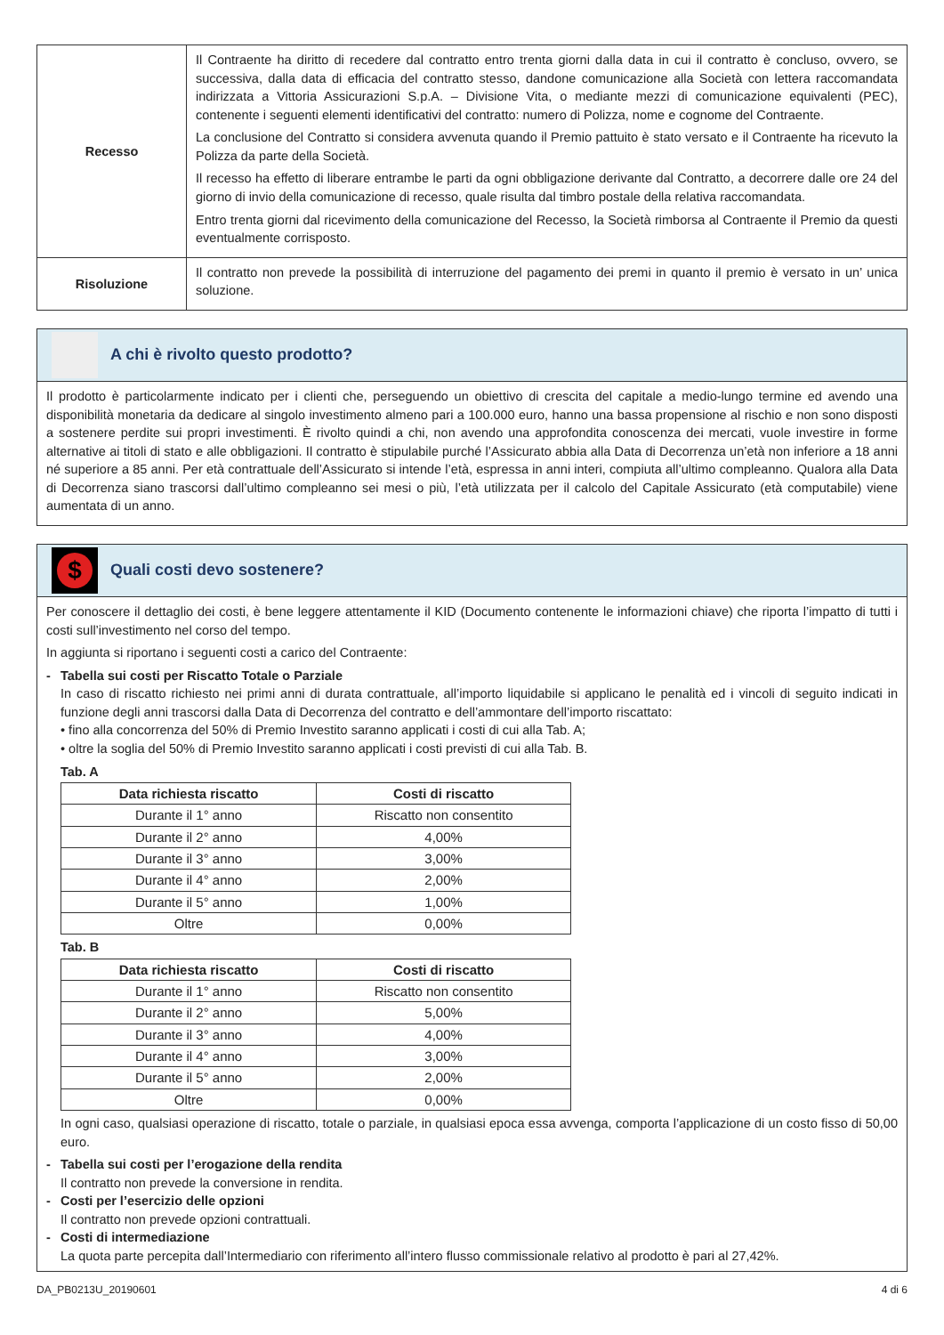| Recesso | Il Contraente ha diritto di recedere dal contratto entro trenta giorni dalla data in cui il contratto è concluso, ovvero, se successiva, dalla data di efficacia del contratto stesso, dandone comunicazione alla Società con lettera raccomandata indirizzata a Vittoria Assicurazioni S.p.A. – Divisione Vita, o mediante mezzi di comunicazione equivalenti (PEC), contenente i seguenti elementi identificativi del contratto: numero di Polizza, nome e cognome del Contraente. La conclusione del Contratto si considera avvenuta quando il Premio pattuito è stato versato e il Contraente ha ricevuto la Polizza da parte della Società. Il recesso ha effetto di liberare entrambe le parti da ogni obbligazione derivante dal Contratto, a decorrere dalle ore 24 del giorno di invio della comunicazione di recesso, quale risulta dal timbro postale della relativa raccomandata. Entro trenta giorni dal ricevimento della comunicazione del Recesso, la Società rimborsa al Contraente il Premio da questi eventualmente corrisposto. |
| Risoluzione | Il contratto non prevede la possibilità di interruzione del pagamento dei premi in quanto il premio è versato in un’ unica soluzione. |
A chi è rivolto questo prodotto?
Il prodotto è particolarmente indicato per i clienti che, perseguendo un obiettivo di crescita del capitale a medio-lungo termine ed avendo una disponibilità monetaria da dedicare al singolo investimento almeno pari a 100.000 euro, hanno una bassa propensione al rischio e non sono disposti a sostenere perdite sui propri investimenti. È rivolto quindi a chi, non avendo una approfondita conoscenza dei mercati, vuole investire in forme alternative ai titoli di stato e alle obbligazioni. Il contratto è stipulabile purché l’Assicurato abbia alla Data di Decorrenza un’età non inferiore a 18 anni né superiore a 85 anni. Per età contrattuale dell’Assicurato si intende l’età, espressa in anni interi, compiuta all’ultimo compleanno. Qualora alla Data di Decorrenza siano trascorsi dall’ultimo compleanno sei mesi o più, l’età utilizzata per il calcolo del Capitale Assicurato (età computabile) viene aumentata di un anno.
$
Quali costi devo sostenere?
Per conoscere il dettaglio dei costi, è bene leggere attentamente il KID (Documento contenente le informazioni chiave) che riporta l’impatto di tutti i costi sull’investimento nel corso del tempo.
In aggiunta si riportano i seguenti costi a carico del Contraente:
- Tabella sui costi per Riscatto Totale o Parziale
In caso di riscatto richiesto nei primi anni di durata contrattuale, all’importo liquidabile si applicano le penalità ed i vincoli di seguito indicati in funzione degli anni trascorsi dalla Data di Decorrenza del contratto e dell’ammontare dell’importo riscattato:
• fino alla concorrenza del 50% di Premio Investito saranno applicati i costi di cui alla Tab. A;
• oltre la soglia del 50% di Premio Investito saranno applicati i costi previsti di cui alla Tab. B.
Tab. A
| Data richiesta riscatto | Costi di riscatto |
| --- | --- |
| Durante il 1° anno | Riscatto non consentito |
| Durante il 2° anno | 4,00% |
| Durante il 3° anno | 3,00% |
| Durante il 4° anno | 2,00% |
| Durante il 5° anno | 1,00% |
| Oltre | 0,00% |
Tab. B
| Data richiesta riscatto | Costi di riscatto |
| --- | --- |
| Durante il 1° anno | Riscatto non consentito |
| Durante il 2° anno | 5,00% |
| Durante il 3° anno | 4,00% |
| Durante il 4° anno | 3,00% |
| Durante il 5° anno | 2,00% |
| Oltre | 0,00% |
In ogni caso, qualsiasi operazione di riscatto, totale o parziale, in qualsiasi epoca essa avvenga, comporta l’applicazione di un costo fisso di 50,00 euro.
- Tabella sui costi per l’erogazione della rendita
Il contratto non prevede la conversione in rendita.
- Costi per l’esercizio delle opzioni
Il contratto non prevede opzioni contrattuali.
- Costi di intermediazione
La quota parte percepita dall’Intermediario con riferimento all’intero flusso commissionale relativo al prodotto è pari al 27,42%.
DA_PB0213U_20190601 4 di 6